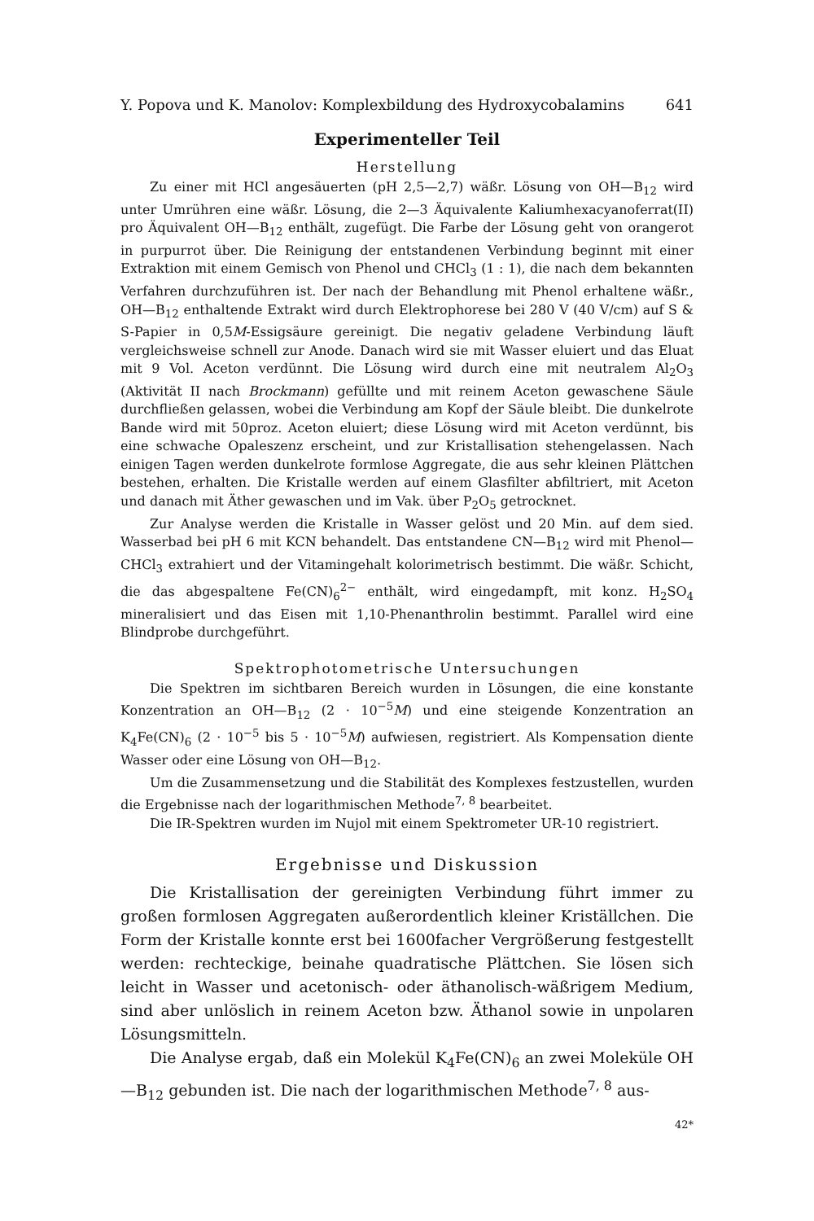Y. Popova und K. Manolov: Komplexbildung des Hydroxycobalamins 641
Experimenteller Teil
Herstellung
Zu einer mit HCl angesäuerten (pH 2,5—2,7) wäßr. Lösung von OH—B<sub>12</sub> wird unter Umrühren eine wäßr. Lösung, die 2—3 Äquivalente Kaliumhexacyanoferrat(II) pro Äquivalent OH—B<sub>12</sub> enthält, zugefügt. Die Farbe der Lösung geht von orangerot in purpurrot über. Die Reinigung der entstandenen Verbindung beginnt mit einer Extraktion mit einem Gemisch von Phenol und CHCl<sub>3</sub> (1 : 1), die nach dem bekannten Verfahren durchzuführen ist. Der nach der Behandlung mit Phenol erhaltene wäßr., OH—B<sub>12</sub> enthaltende Extrakt wird durch Elektrophorese bei 280 V (40 V/cm) auf S & S-Papier in 0,5M-Essigsäure gereinigt. Die negativ geladene Verbindung läuft vergleichsweise schnell zur Anode. Danach wird sie mit Wasser eluiert und das Eluat mit 9 Vol. Aceton verdünnt. Die Lösung wird durch eine mit neutralem Al<sub>2</sub>O<sub>3</sub> (Aktivität II nach Brockmann) gefüllte und mit reinem Aceton gewaschene Säule durchfließen gelassen, wobei die Verbindung am Kopf der Säule bleibt. Die dunkelrote Bande wird mit 50proz. Aceton eluiert; diese Lösung wird mit Aceton verdünnt, bis eine schwache Opaleszenz erscheint, und zur Kristallisation stehengelassen. Nach einigen Tagen werden dunkelrote formlose Aggregate, die aus sehr kleinen Plättchen bestehen, erhalten. Die Kristalle werden auf einem Glasfilter abfiltriert, mit Aceton und danach mit Äther gewaschen und im Vak. über P<sub>2</sub>O<sub>5</sub> getrocknet.
Zur Analyse werden die Kristalle in Wasser gelöst und 20 Min. auf dem sied. Wasserbad bei pH 6 mit KCN behandelt. Das entstandene CN—B<sub>12</sub> wird mit Phenol—CHCl<sub>3</sub> extrahiert und der Vitamingehalt kolorimetrisch bestimmt. Die wäßr. Schicht, die das abgespaltene Fe(CN)<sub>6</sub><sup>2−</sup> enthält, wird eingedampft, mit konz. H<sub>2</sub>SO<sub>4</sub> mineralisiert und das Eisen mit 1,10-Phenanthrolin bestimmt. Parallel wird eine Blindprobe durchgeführt.
Spektrophotometrische Untersuchungen
Die Spektren im sichtbaren Bereich wurden in Lösungen, die eine konstante Konzentration an OH—B<sub>12</sub> (2 · 10<sup>−5</sup>M) und eine steigende Konzentration an K<sub>4</sub>Fe(CN)<sub>6</sub> (2 · 10<sup>−5</sup> bis 5 · 10<sup>−5</sup>M) aufwiesen, registriert. Als Kompensation diente Wasser oder eine Lösung von OH—B<sub>12</sub>.
Um die Zusammensetzung und die Stabilität des Komplexes festzustellen, wurden die Ergebnisse nach der logarithmischen Methode<sup>7, 8</sup> bearbeitet.
Die IR-Spektren wurden im Nujol mit einem Spektrometer UR-10 registriert.
Ergebnisse und Diskussion
Die Kristallisation der gereinigten Verbindung führt immer zu großen formlosen Aggregaten außerordentlich kleiner Kriställchen. Die Form der Kristalle konnte erst bei 1600facher Vergrößerung festgestellt werden: rechteckige, beinahe quadratische Plättchen. Sie lösen sich leicht in Wasser und acetonisch- oder äthanolisch-wäßrigem Medium, sind aber unlöslich in reinem Aceton bzw. Äthanol sowie in unpolaren Lösungsmitteln.
Die Analyse ergab, daß ein Molekül K<sub>4</sub>Fe(CN)<sub>6</sub> an zwei Moleküle OH—B<sub>12</sub> gebunden ist. Die nach der logarithmischen Methode<sup>7, 8</sup> aus-
42*